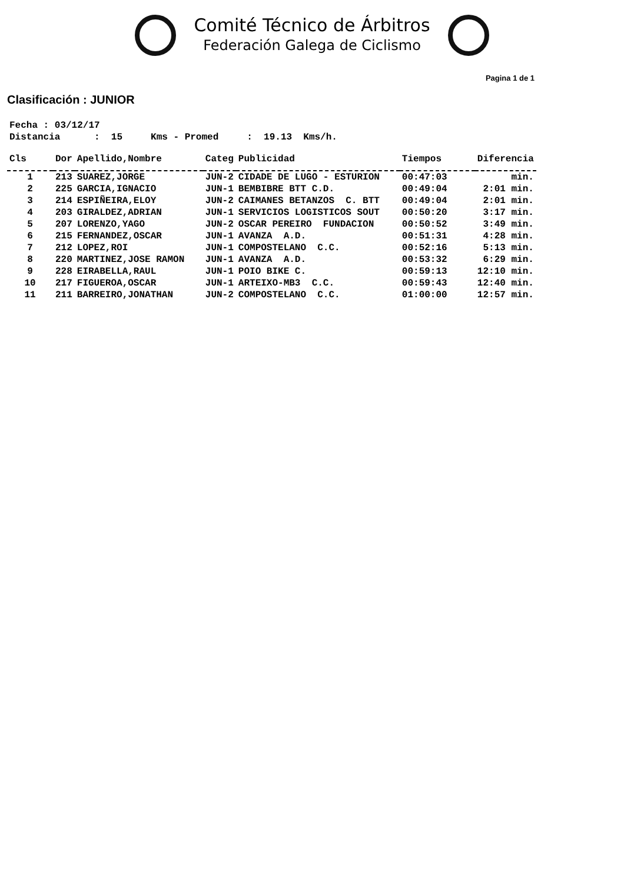Comité Técnico de Árbitros
Federación Galega de Ciclismo
Pagina 1 de 1
Clasificación : JUNIOR
Fecha : 03/12/17 Distancia : 15 Kms - Promed : 19.13 Kms/h.
| Cls | Dor | Apellido,Nombre | Categ | Publicidad | Tiempos | Diferencia |
| --- | --- | --- | --- | --- | --- | --- |
| 1 | 213 | SUAREZ,JORGE | JUN-2 | CIDADE DE LUGO - ESTURION | 00:47:03 | min. |
| 2 | 225 | GARCIA,IGNACIO | JUN-1 | BEMBIBRE BTT C.D. | 00:49:04 | 2:01 min. |
| 3 | 214 | ESPIÑEIRA,ELOY | JUN-2 | CAIMANES BETANZOS C. BTT | 00:49:04 | 2:01 min. |
| 4 | 203 | GIRALDEZ,ADRIAN | JUN-1 | SERVICIOS LOGISTICOS SOUT | 00:50:20 | 3:17 min. |
| 5 | 207 | LORENZO,YAGO | JUN-2 | OSCAR PEREIRO FUNDACION | 00:50:52 | 3:49 min. |
| 6 | 215 | FERNANDEZ,OSCAR | JUN-1 | AVANZA A.D. | 00:51:31 | 4:28 min. |
| 7 | 212 | LOPEZ,ROI | JUN-1 | COMPOSTELANO C.C. | 00:52:16 | 5:13 min. |
| 8 | 220 | MARTINEZ,JOSE RAMON | JUN-1 | AVANZA A.D. | 00:53:32 | 6:29 min. |
| 9 | 228 | EIRABELLA,RAUL | JUN-1 | POIO BIKE C. | 00:59:13 | 12:10 min. |
| 10 | 217 | FIGUEROA,OSCAR | JUN-1 | ARTEIXO-MB3 C.C. | 00:59:43 | 12:40 min. |
| 11 | 211 | BARREIRO,JONATHAN | JUN-2 | COMPOSTELANO C.C. | 01:00:00 | 12:57 min. |